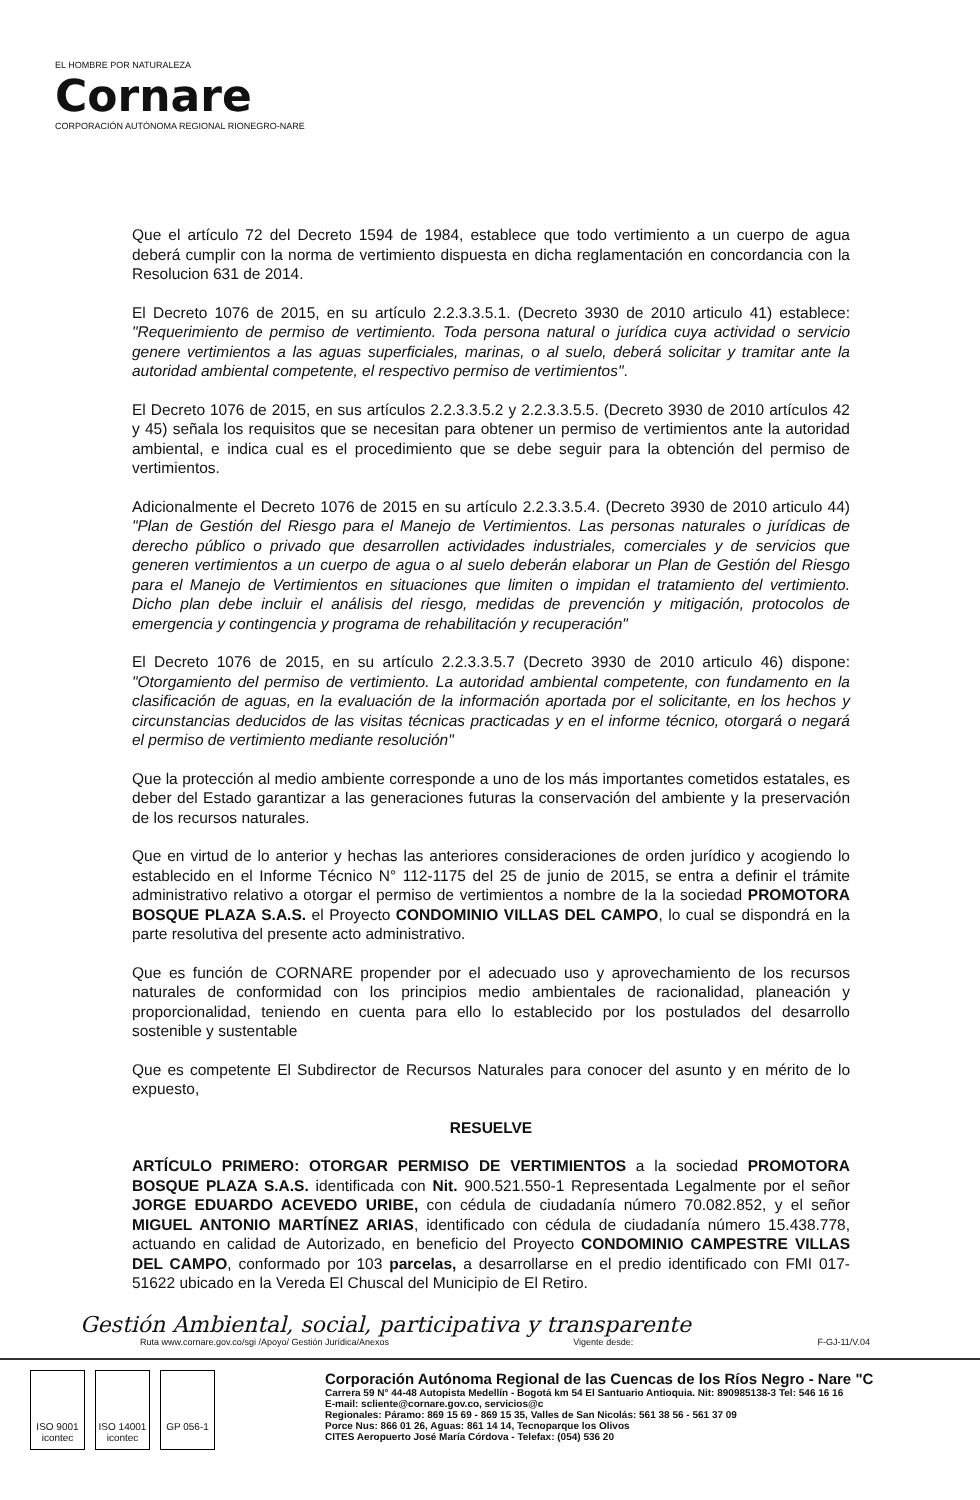EL HOMBRE POR NATURALEZA
Cornare
CORPORACIÓN AUTÓNOMA REGIONAL RIONEGRO-NARE
Que el artículo 72 del Decreto 1594 de 1984, establece que todo vertimiento a un cuerpo de agua deberá cumplir con la norma de vertimiento dispuesta en dicha reglamentación en concordancia con la Resolucion 631 de 2014.
El Decreto 1076 de 2015, en su artículo 2.2.3.3.5.1. (Decreto 3930 de 2010 articulo 41) establece: "Requerimiento de permiso de vertimiento. Toda persona natural o jurídica cuya actividad o servicio genere vertimientos a las aguas superficiales, marinas, o al suelo, deberá solicitar y tramitar ante la autoridad ambiental competente, el respectivo permiso de vertimientos".
El Decreto 1076 de 2015, en sus artículos 2.2.3.3.5.2 y 2.2.3.3.5.5. (Decreto 3930 de 2010 artículos 42 y 45) señala los requisitos que se necesitan para obtener un permiso de vertimientos ante la autoridad ambiental, e indica cual es el procedimiento que se debe seguir para la obtención del permiso de vertimientos.
Adicionalmente el Decreto 1076 de 2015 en su artículo 2.2.3.3.5.4. (Decreto 3930 de 2010 articulo 44) "Plan de Gestión del Riesgo para el Manejo de Vertimientos. Las personas naturales o jurídicas de derecho público o privado que desarrollen actividades industriales, comerciales y de servicios que generen vertimientos a un cuerpo de agua o al suelo deberán elaborar un Plan de Gestión del Riesgo para el Manejo de Vertimientos en situaciones que limiten o impidan el tratamiento del vertimiento. Dicho plan debe incluir el análisis del riesgo, medidas de prevención y mitigación, protocolos de emergencia y contingencia y programa de rehabilitación y recuperación"
El Decreto 1076 de 2015, en su artículo 2.2.3.3.5.7 (Decreto 3930 de 2010 articulo 46) dispone: "Otorgamiento del permiso de vertimiento. La autoridad ambiental competente, con fundamento en la clasificación de aguas, en la evaluación de la información aportada por el solicitante, en los hechos y circunstancias deducidos de las visitas técnicas practicadas y en el informe técnico, otorgará o negará el permiso de vertimiento mediante resolución"
Que la protección al medio ambiente corresponde a uno de los más importantes cometidos estatales, es deber del Estado garantizar a las generaciones futuras la conservación del ambiente y la preservación de los recursos naturales.
Que en virtud de lo anterior y hechas las anteriores consideraciones de orden jurídico y acogiendo lo establecido en el Informe Técnico N° 112-1175 del 25 de junio de 2015, se entra a definir el trámite administrativo relativo a otorgar el permiso de vertimientos a nombre de la la sociedad PROMOTORA BOSQUE PLAZA S.A.S. el Proyecto CONDOMINIO VILLAS DEL CAMPO, lo cual se dispondrá en la parte resolutiva del presente acto administrativo.
Que es función de CORNARE propender por el adecuado uso y aprovechamiento de los recursos naturales de conformidad con los principios medio ambientales de racionalidad, planeación y proporcionalidad, teniendo en cuenta para ello lo establecido por los postulados del desarrollo sostenible y sustentable
Que es competente El Subdirector de Recursos Naturales para conocer del asunto y en mérito de lo expuesto,
RESUELVE
ARTÍCULO PRIMERO: OTORGAR PERMISO DE VERTIMIENTOS a la sociedad PROMOTORA BOSQUE PLAZA S.A.S. identificada con Nit. 900.521.550-1 Representada Legalmente por el señor JORGE EDUARDO ACEVEDO URIBE, con cédula de ciudadanía número 70.082.852, y el señor MIGUEL ANTONIO MARTÍNEZ ARIAS, identificado con cédula de ciudadanía número 15.438.778, actuando en calidad de Autorizado, en beneficio del Proyecto CONDOMINIO CAMPESTRE VILLAS DEL CAMPO, conformado por 103 parcelas, a desarrollarse en el predio identificado con FMI 017-51622 ubicado en la Vereda El Chuscal del Municipio de El Retiro.
Gestión Ambiental, social, participativa y transparente
Ruta www.cornare.gov.co/sgi /Apoyo/ Gestión Jurídica/Anexos Vigente desde: F-GJ-11/V.04
ISO 9001 icontec
ISO 14001 icontec
GP 056-1
Corporación Autónoma Regional de las Cuencas de los Ríos Negro - Nare "C
Carrera 59 N° 44-48 Autopista Medellín - Bogotá km 54 El Santuario Antioquia. Nit: 890985138-3 Tel: 546 16 16
E-mail: scliente@cornare.gov.co, servicios@c
Regionales: Páramo: 869 15 69 - 869 15 35, Valles de San Nicolás: 561 38 56 - 561 37 09
Porce Nus: 866 01 26, Aguas: 861 14 14, Tecnoparque los Olivos
CITES Aeropuerto José María Córdova - Telefax: (054) 536 20